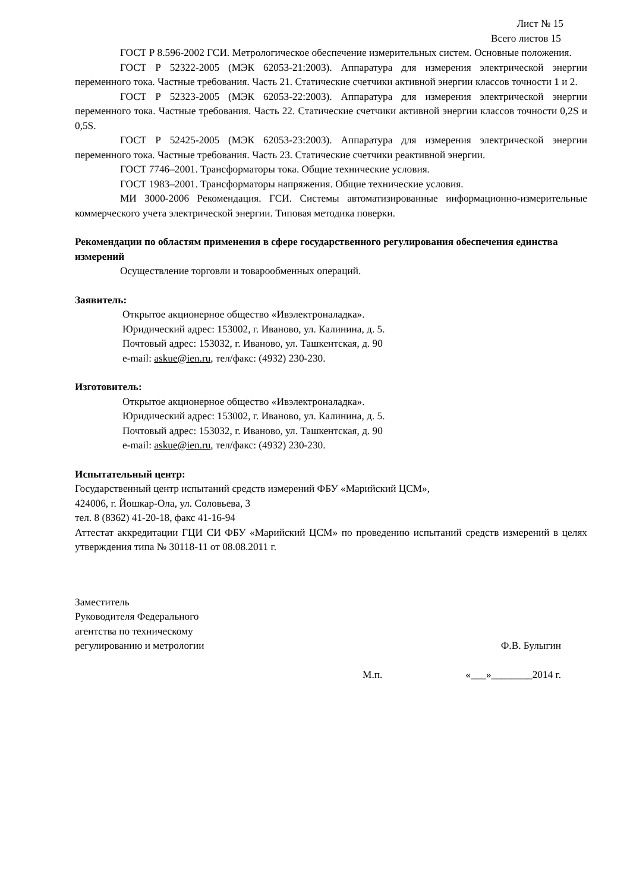Лист № 15
Всего листов 15
ГОСТ Р 8.596-2002 ГСИ. Метрологическое обеспечение измерительных систем. Основные положения.
ГОСТ Р 52322-2005 (МЭК 62053-21:2003). Аппаратура для измерения электрической энергии переменного тока. Частные требования. Часть 21. Статические счетчики активной энергии классов точности 1 и 2.
ГОСТ Р 52323-2005 (МЭК 62053-22:2003). Аппаратура для измерения электрической энергии переменного тока. Частные требования. Часть 22. Статические счетчики активной энергии классов точности 0,2S и 0,5S.
ГОСТ Р 52425-2005 (МЭК 62053-23:2003). Аппаратура для измерения электрической энергии переменного тока. Частные требования. Часть 23. Статические счетчики реактивной энергии.
ГОСТ 7746–2001. Трансформаторы тока. Общие технические условия.
ГОСТ 1983–2001. Трансформаторы напряжения. Общие технические условия.
МИ 3000-2006 Рекомендация. ГСИ. Системы автоматизированные информационно-измерительные коммерческого учета электрической энергии. Типовая методика поверки.
Рекомендации по областям применения в сфере государственного регулирования обеспечения единства измерений
Осуществление торговли и товарообменных операций.
Заявитель:
Открытое акционерное общество «Ивэлектроналадка».
Юридический адрес: 153002, г. Иваново, ул. Калинина, д. 5.
Почтовый адрес: 153032, г. Иваново, ул. Ташкентская, д. 90
e-mail: askue@ien.ru, тел/факс: (4932) 230-230.
Изготовитель:
Открытое акционерное общество «Ивэлектроналадка».
Юридический адрес: 153002, г. Иваново, ул. Калинина, д. 5.
Почтовый адрес: 153032, г. Иваново, ул. Ташкентская, д. 90
e-mail: askue@ien.ru, тел/факс: (4932) 230-230.
Испытательный центр:
Государственный центр испытаний средств измерений ФБУ «Марийский ЦСМ»,
424006, г. Йошкар-Ола, ул. Соловьева, 3
тел. 8 (8362) 41-20-18, факс 41-16-94
Аттестат аккредитации ГЦИ СИ ФБУ «Марийский ЦСМ» по проведению испытаний средств измерений в целях утверждения типа № 30118-11 от 08.08.2011 г.
Заместитель
Руководителя Федерального
агентства по техническому
регулированию и метрологии
Ф.В. Булыгин
М.п. «___»________2014 г.